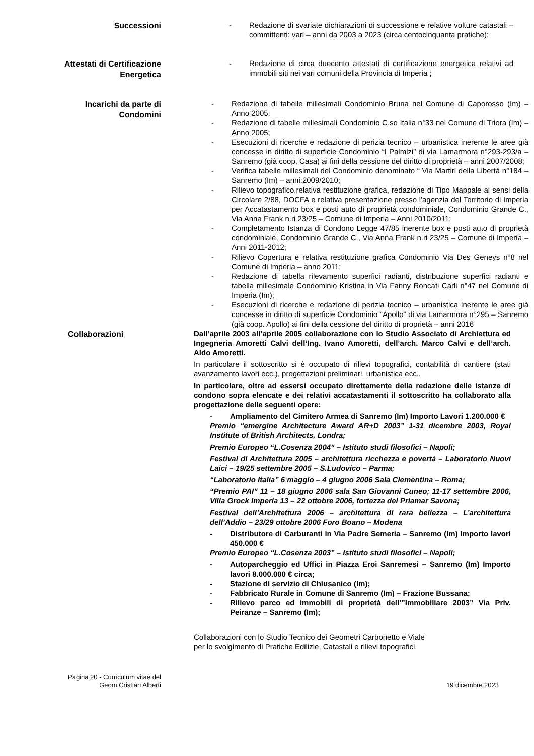Successioni
- Redazione di svariate dichiarazioni di successione e relative volture catastali – committenti: vari – anni da 2003 a 2023 (circa centocinquanta pratiche);
Attestati di Certificazione Energetica
- Redazione di circa duecento attestati di certificazione energetica relativi ad immobili siti nei vari comuni della Provincia di Imperia ;
Incarichi da parte di Condomini
- Redazione di tabelle millesimali Condominio Bruna nel Comune di Caporosso (Im) – Anno 2005;
- Redazione di tabelle millesimali Condominio C.so Italia n°33 nel Comune di Triora (Im) – Anno 2005;
- Esecuzioni di ricerche e redazione di perizia tecnico – urbanistica inerente le aree già concesse in diritto di superficie Condominio “I Palmizi” di via Lamarmora n°293-293/a – Sanremo (già coop. Casa) ai fini della cessione del diritto di proprietà – anni 2007/2008;
- Verifica tabelle millesimali del Condominio denominato “ Via Martiri della Libertà n°184 – Sanremo (Im) – anni:2009/2010;
- Rilievo topografico,relativa restituzione grafica, redazione di Tipo Mappale ai sensi della Circolare 2/88, DOCFA e relativa presentazione presso l'agenzia del Territorio di Imperia per Accatastamento box e posti auto di proprietà condominiale, Condominio Grande C., Via Anna Frank n.ri 23/25 – Comune di Imperia – Anni 2010/2011;
- Completamento Istanza di Condono Legge 47/85 inerente box e posti auto di proprietà condominiale, Condominio Grande C., Via Anna Frank n.ri 23/25 – Comune di Imperia – Anni 2011-2012;
- Rilievo Copertura e relativa restituzione grafica Condominio Via Des Geneys n°8 nel Comune di Imperia – anno 2011;
- Redazione di tabella rilevamento superfici radianti, distribuzione superfici radianti e tabella millesimale Condominio Kristina in Via Fanny Roncati Carli n°47 nel Comune di Imperia (Im);
- Esecuzioni di ricerche e redazione di perizia tecnico – urbanistica inerente le aree già concesse in diritto di superficie Condominio “Apollo” di via Lamarmora n°295 – Sanremo (già coop. Apollo) ai fini della cessione del diritto di proprietà – anni 2016
Collaborazioni
Dall’aprile 2003 all’aprile 2005 collaborazione con lo Studio Associato di Archiettura ed Ingegneria Amoretti Calvi dell’Ing. Ivano Amoretti, dell’arch. Marco Calvi e dell’arch. Aldo Amoretti.
In particolare il sottoscritto si è occupato di rilievi topografici, contabilità di cantiere (stati avanzamento lavori ecc.), progettazioni preliminari, urbanistica ecc..
In particolare, oltre ad essersi occupato direttamente della redazione delle istanze di condono sopra elencate e dei relativi accatastamenti il sottoscritto ha collaborato alla progettazione delle seguenti opere:
- Ampliamento del Cimitero Armea di Sanremo (Im) Importo Lavori 1.200.000 €
Premio “emergine Architecture Award AR+D 2003” 1-31 dicembre 2003, Royal Institute of British Architects, Londra;
Premio Europeo “L.Cosenza 2004” – Istituto studi filosofici – Napoli;
Festival di Architettura 2005 – architettura ricchezza e povertà – Laboratorio Nuovi Laici – 19/25 settembre 2005 – S.Ludovico – Parma;
“Laboratorio Italia” 6 maggio – 4 giugno 2006 Sala Clementina – Roma;
“Premio PAI” 11 – 18 giugno 2006 sala San Giovanni Cuneo; 11-17 settembre 2006, Villa Grock Imperia 13 – 22 ottobre 2006, fortezza del Priamar Savona;
Festival dell’Architettura 2006 – architettura di rara bellezza – L’architettura dell’Addio – 23/29 ottobre 2006 Foro Boano – Modena
- Distributore di Carburanti in Via Padre Semeria – Sanremo (Im) Importo lavori 450.000 €
Premio Europeo “L.Cosenza 2003” – Istituto studi filosofici – Napoli;
- Autoparcheggio ed Uffici in Piazza Eroi Sanremesi – Sanremo (Im) Importo lavori 8.000.000 € circa;
- Stazione di servizio di Chiusanico (Im);
- Fabbricato Rurale in Comune di Sanremo (Im) – Frazione Bussana;
- Rilievo parco ed immobili di proprietà dell’”Immobiliare 2003” Via Priv. Peiranze – Sanremo (Im);
Collaborazioni con lo Studio Tecnico dei Geometri Carbonetto e Viale
per lo svolgimento di Pratiche Edilizie, Catastali e rilievi topografici.
Pagina 20 - Curriculum vitae del Geom.Cristian Alberti
19 dicembre 2023